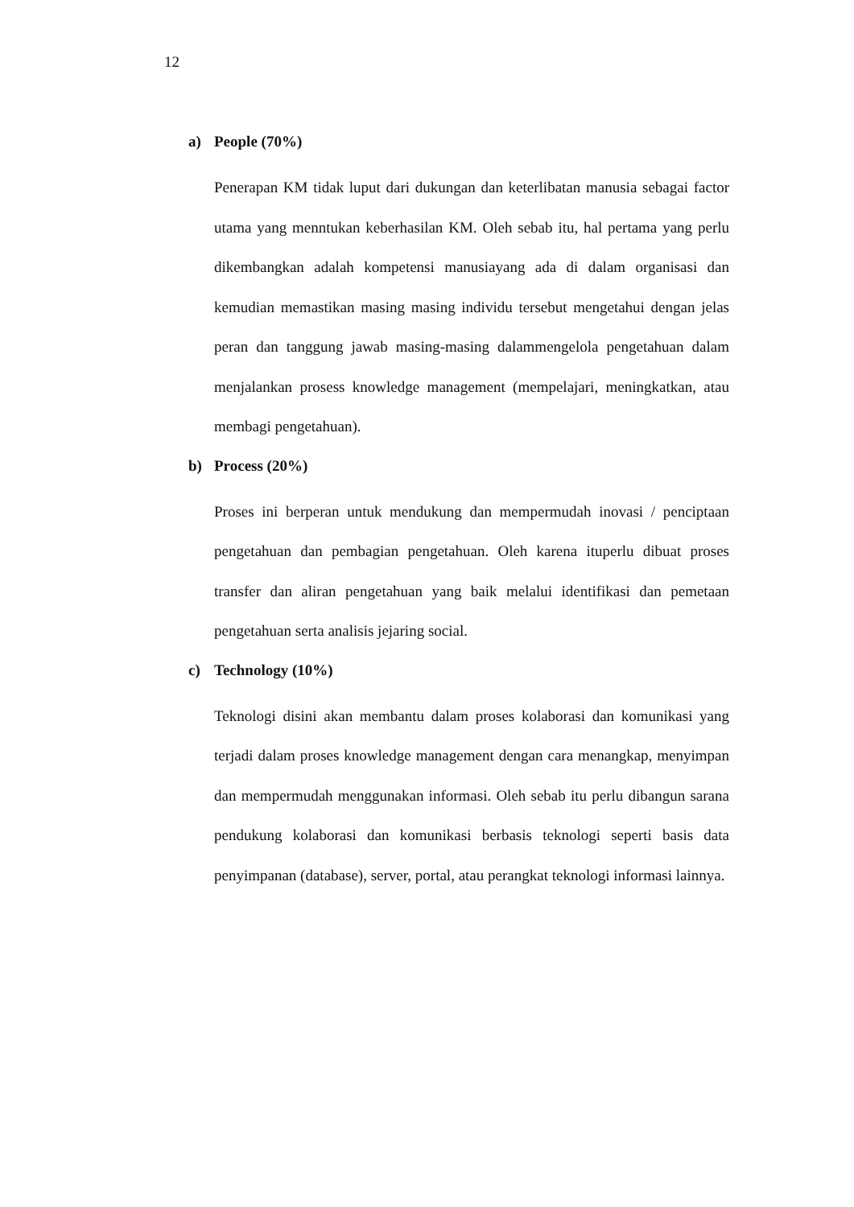12
a) People (70%)
Penerapan KM tidak luput dari dukungan dan keterlibatan manusia sebagai factor utama yang menntukan keberhasilan KM. Oleh sebab itu, hal pertama yang perlu dikembangkan adalah kompetensi manusiayang ada di dalam organisasi dan kemudian memastikan masing masing individu tersebut mengetahui dengan jelas peran dan tanggung jawab masing-masing dalammengelola pengetahuan dalam menjalankan prosess knowledge management (mempelajari, meningkatkan, atau membagi pengetahuan).
b) Process (20%)
Proses ini berperan untuk mendukung dan mempermudah inovasi / penciptaan pengetahuan dan pembagian pengetahuan. Oleh karena ituperlu dibuat proses transfer dan aliran pengetahuan yang baik melalui identifikasi dan pemetaan pengetahuan serta analisis jejaring social.
c) Technology (10%)
Teknologi disini akan membantu dalam proses kolaborasi dan komunikasi yang terjadi dalam proses knowledge management dengan cara menangkap, menyimpan dan mempermudah menggunakan informasi. Oleh sebab itu perlu dibangun sarana pendukung kolaborasi dan komunikasi berbasis teknologi seperti basis data penyimpanan (database), server, portal, atau perangkat teknologi informasi lainnya.